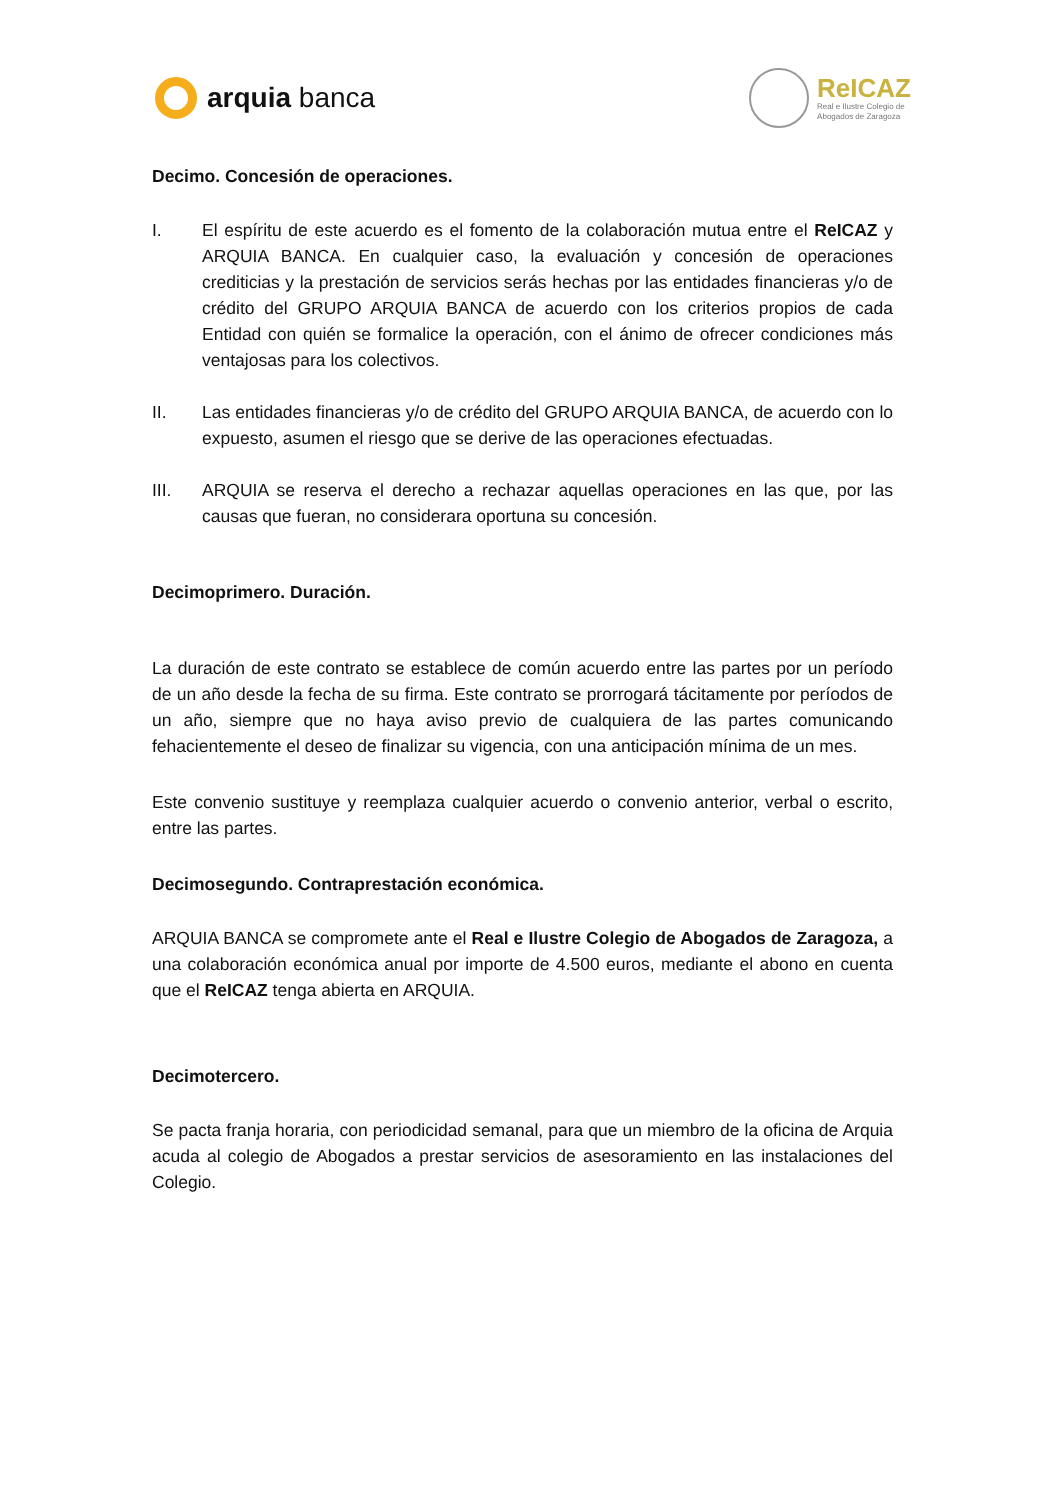arquia banca
ReICAZ
Real e Ilustre Colegio de
Abogados de Zaragoza
Decimo. Concesión de operaciones.
I. El espíritu de este acuerdo es el fomento de la colaboración mutua entre el ReICAZ y ARQUIA BANCA. En cualquier caso, la evaluación y concesión de operaciones crediticias y la prestación de servicios serás hechas por las entidades financieras y/o de crédito del GRUPO ARQUIA BANCA de acuerdo con los criterios propios de cada Entidad con quién se formalice la operación, con el ánimo de ofrecer condiciones más ventajosas para los colectivos.
II. Las entidades financieras y/o de crédito del GRUPO ARQUIA BANCA, de acuerdo con lo expuesto, asumen el riesgo que se derive de las operaciones efectuadas.
III. ARQUIA se reserva el derecho a rechazar aquellas operaciones en las que, por las causas que fueran, no considerara oportuna su concesión.
Decimoprimero. Duración.
La duración de este contrato se establece de común acuerdo entre las partes por un período de un año desde la fecha de su firma. Este contrato se prorrogará tácitamente por períodos de un año, siempre que no haya aviso previo de cualquiera de las partes comunicando fehacientemente el deseo de finalizar su vigencia, con una anticipación mínima de un mes.
Este convenio sustituye y reemplaza cualquier acuerdo o convenio anterior, verbal o escrito, entre las partes.
Decimosegundo. Contraprestación económica.
ARQUIA BANCA se compromete ante el Real e Ilustre Colegio de Abogados de Zaragoza, a una colaboración económica anual por importe de 4.500 euros, mediante el abono en cuenta que el ReICAZ tenga abierta en ARQUIA.
Decimotercero.
Se pacta franja horaria, con periodicidad semanal, para que un miembro de la oficina de Arquia acuda al colegio de Abogados a prestar servicios de asesoramiento en las instalaciones del Colegio.